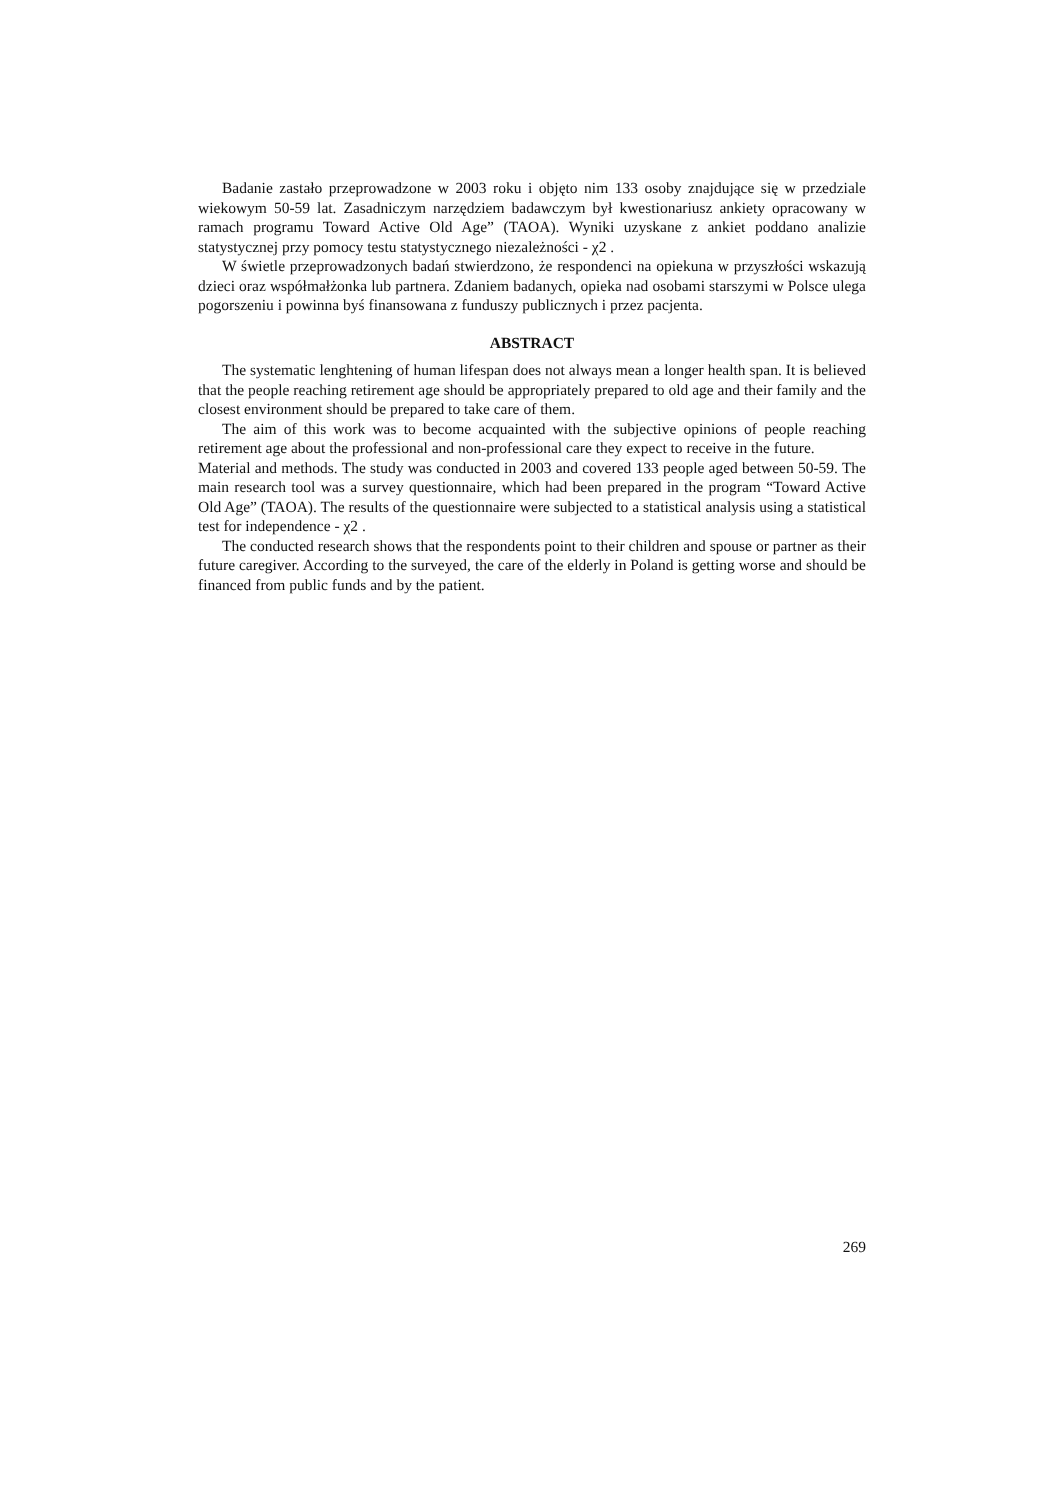Badanie zastało przeprowadzone w 2003 roku i objęto nim 133 osoby znajdujące się w przedziale wiekowym 50-59 lat. Zasadniczym narzędziem badawczym był kwestionariusz ankiety opracowany w ramach programu Toward Active Old Age” (TAOA). Wyniki uzyskane z ankiet poddano analizie statystycznej przy pomocy testu statystycznego niezależności - χ2 .
W świetle przeprowadzonych badań stwierdzono, że respondenci na opiekuna w przyszłości wskazują dzieci oraz współmałżonka lub partnera. Zdaniem badanych, opieka nad osobami starszymi w Polsce ulega pogorszeniu i powinna byś finansowana z funduszy publicznych i przez pacjenta.
ABSTRACT
The systematic lenghtening of human lifespan does not always mean a longer health span. It is believed that the people reaching retirement age should be appropriately prepared to old age and their family and the closest environment should be prepared to take care of them.
The aim of this work was to become acquainted with the subjective opinions of people reaching retirement age about the professional and non-professional care they expect to receive in the future.
Material and methods. The study was conducted in 2003 and covered 133 people aged between 50-59. The main research tool was a survey questionnaire, which had been prepared in the program “Toward Active Old Age” (TAOA). The results of the questionnaire were subjected to a statistical analysis using a statistical test for independence - χ2 .
The conducted research shows that the respondents point to their children and spouse or partner as their future caregiver. According to the surveyed, the care of the elderly in Poland is getting worse and should be financed from public funds and by the patient.
269